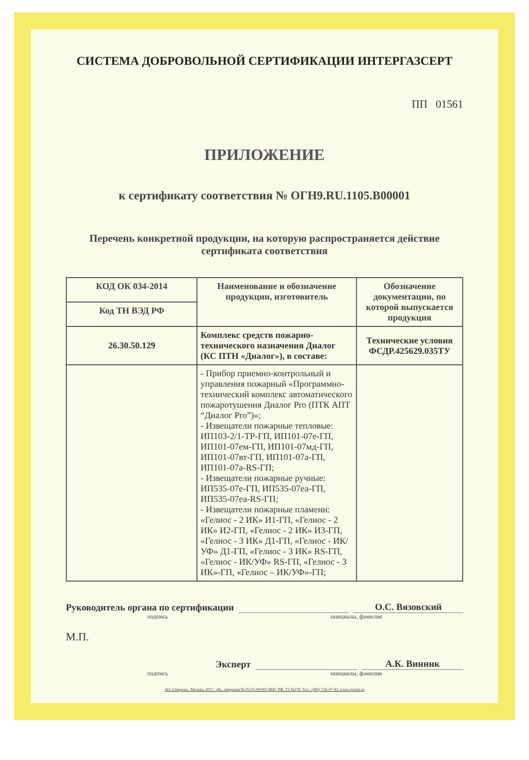СИСТЕМА ДОБРОВОЛЬНОЙ СЕРТИФИКАЦИИ ИНТЕРГАЗСЕРТ
ПП 01561
ПРИЛОЖЕНИЕ
к сертификату соответствия № ОГН9.RU.1105.В00001
Перечень конкретной продукции, на которую распространяется действие
сертификата соответствия
| КОД ОК 034-2014 | Наименование и обозначение продукции, изготовитель | Обозначение документации, по которой выпускается продукция |
| --- | --- | --- |
| Код ТН ВЭД РФ | | |
| 26.30.50.129 | Комплекс средств пожарно-технического назначения Диалог (КС ПТН «Диалог»), в составе: | Технические условия ФСДР.425629.035ТУ |
| | - Прибор приемно-контрольный и управления пожарный «Программно-технический комплекс автоматического пожаротушения Диалог Pro (ПТК АПТ “Диалог Pro”)»; - Извещатели пожарные тепловые: ИП103-2/1-ТР-ГП, ИП101-07е-ГП, ИП101-07ем-ГП, ИП101-07мд-ГП, ИП101-07вт-ГП, ИП101-07а-ГП, ИП101-07а-RS-ГП; - Извещатели пожарные ручные: ИП535-07е-ГП, ИП535-07еа-ГП, ИП535-07еа-RS-ГП; - Извещатели пожарные пламени: «Гелиос - 2 ИК» И1-ГП, «Гелиос - 2 ИК» И2-ГП, «Гелиос - 2 ИК» И3-ГП, «Гелиос - 3 ИК» Д1-ГП, «Гелиос - ИК/УФ» Д1-ГП, «Гелиос - 3 ИК» RS-ГП, «Гелиос - ИК/УФ» RS-ГП, «Гелиос - 3 ИК»-ГП, «Гелиос – ИК/УФ»-ГП; | |
Руководитель органа по сертификации О.С. Вязовский
подпись инициалы, фамилия
М.П.
Эксперт А.К. Винник
подпись инициалы, фамилия
АО «Опцион», Москва, 2017, «В», лицензия № 05-05-09/003 ФНС РФ, ТЗ №278. Тел.: (495) 726-47-42, www.opcion.ru